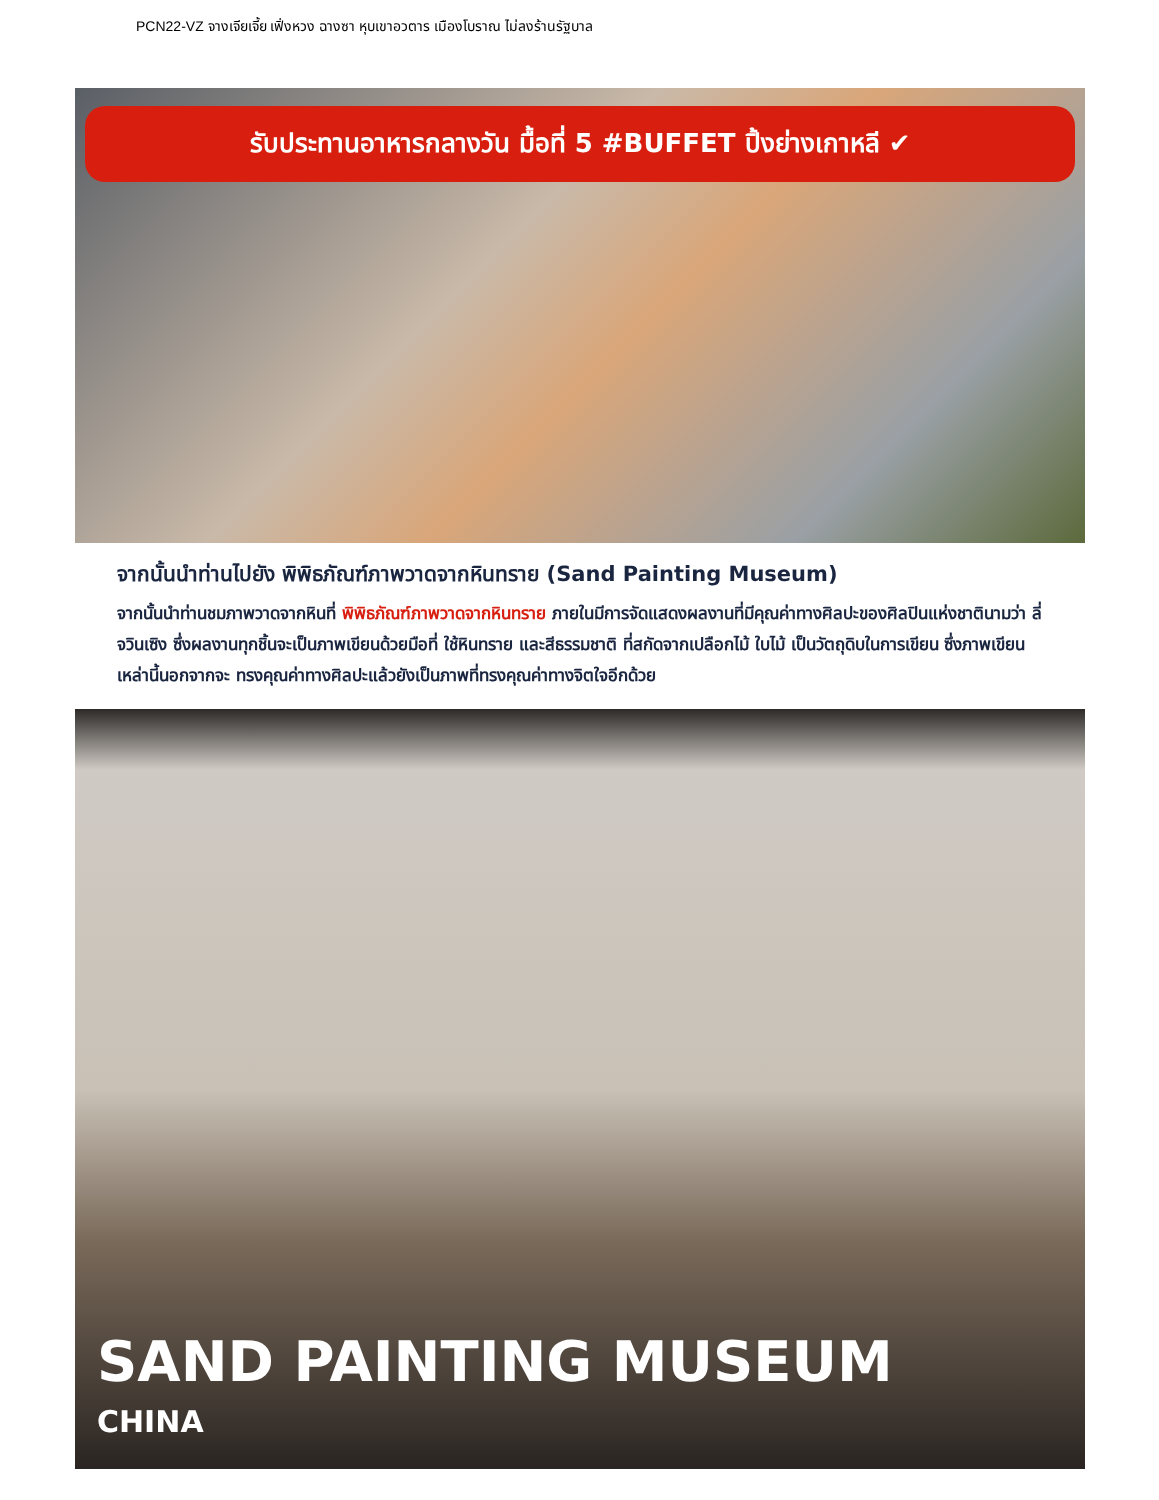PCN22-VZ จางเจียเจี้ย เฟิ่งหวง ฉางซา หุบเขาอวตาร เมืองโบราณ ไม่ลงร้านรัฐบาล
รับประทานอาหารกลางวัน มื้อที่ 5 #BUFFET ปิ้งย่างเกาหลี ✔
จากนั้นนำท่านไปยัง พิพิธภัณฑ์ภาพวาดจากหินทราย (Sand Painting Museum)
จากนั้นนำท่านชมภาพวาดจากหินที่ พิพิธภัณฑ์ภาพวาดจากหินทราย ภายในมีการจัดแสดงผลงานที่มีคุณค่าทางศิลปะของศิลปินแห่งชาตินามว่า ลี่จวินเซิง ซึ่งผลงานทุกชิ้นจะเป็นภาพเขียนด้วยมือที่ ใช้หินทราย และสีธรรมชาติ ที่สกัดจากเปลือกไม้ ใบไม้ เป็นวัตถุดิบในการเขียน ซึ่งภาพเขียนเหล่านี้นอกจากจะ ทรงคุณค่าทางศิลปะแล้วยังเป็นภาพที่ทรงคุณค่าทางจิตใจอีกด้วย
SAND PAINTING MUSEUM
CHINA